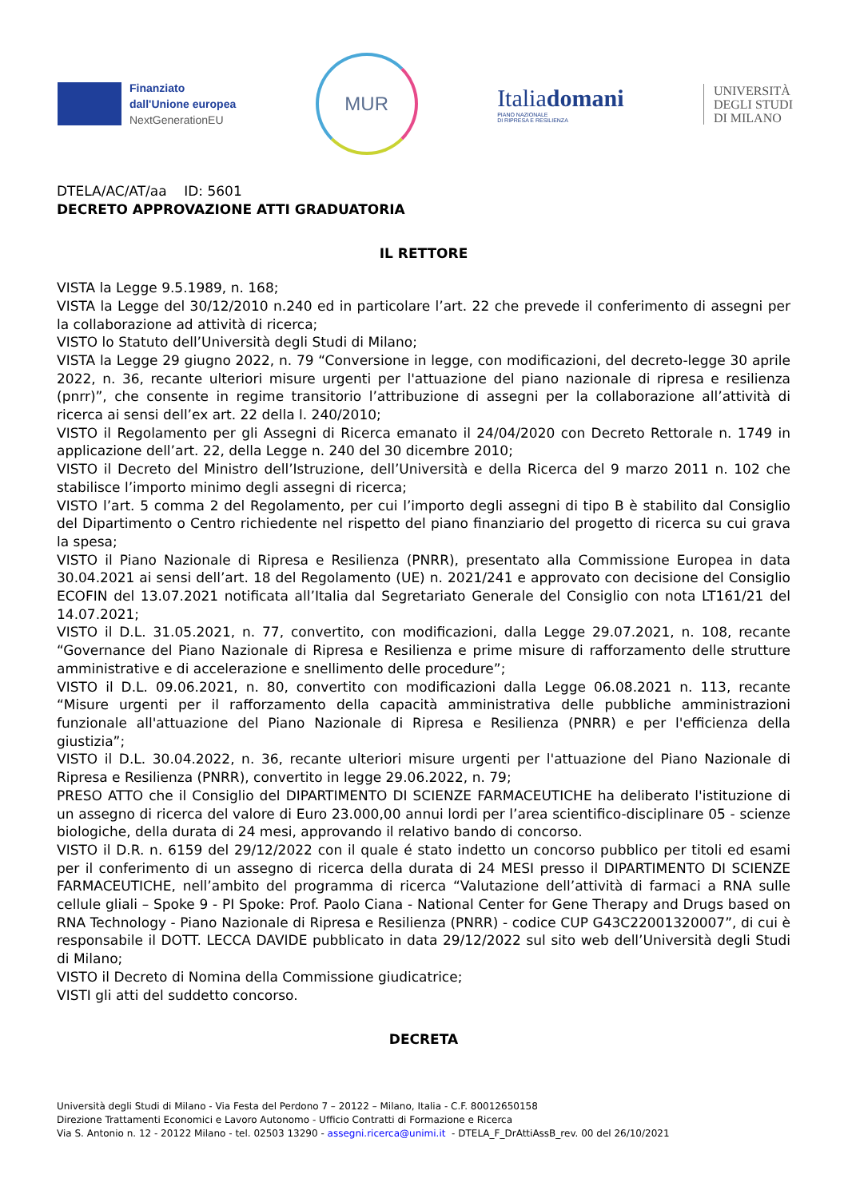Finanziato
dall'Unione europea
NextGenerationEU
MUR
Italiadomani
PIANO NAZIONALE
DI RIPRESA E RESILIENZA
UNIVERSITÀ
DEGLI STUDI
DI MILANO
DTELA/AC/AT/aa ID: 5601
DECRETO APPROVAZIONE ATTI GRADUATORIA
IL RETTORE
VISTA la Legge 9.5.1989, n. 168;
VISTA la Legge del 30/12/2010 n.240 ed in particolare l’art. 22 che prevede il conferimento di assegni per la collaborazione ad attività di ricerca;
VISTO lo Statuto dell’Università degli Studi di Milano;
VISTA la Legge 29 giugno 2022, n. 79 “Conversione in legge, con modificazioni, del decreto-legge 30 aprile 2022, n. 36, recante ulteriori misure urgenti per l'attuazione del piano nazionale di ripresa e resilienza (pnrr)”, che consente in regime transitorio l’attribuzione di assegni per la collaborazione all’attività di ricerca ai sensi dell’ex art. 22 della l. 240/2010;
VISTO il Regolamento per gli Assegni di Ricerca emanato il 24/04/2020 con Decreto Rettorale n. 1749 in applicazione dell’art. 22, della Legge n. 240 del 30 dicembre 2010;
VISTO il Decreto del Ministro dell’Istruzione, dell’Università e della Ricerca del 9 marzo 2011 n. 102 che stabilisce l’importo minimo degli assegni di ricerca;
VISTO l’art. 5 comma 2 del Regolamento, per cui l’importo degli assegni di tipo B è stabilito dal Consiglio del Dipartimento o Centro richiedente nel rispetto del piano finanziario del progetto di ricerca su cui grava la spesa;
VISTO il Piano Nazionale di Ripresa e Resilienza (PNRR), presentato alla Commissione Europea in data 30.04.2021 ai sensi dell’art. 18 del Regolamento (UE) n. 2021/241 e approvato con decisione del Consiglio ECOFIN del 13.07.2021 notificata all’Italia dal Segretariato Generale del Consiglio con nota LT161/21 del 14.07.2021;
VISTO il D.L. 31.05.2021, n. 77, convertito, con modificazioni, dalla Legge 29.07.2021, n. 108, recante “Governance del Piano Nazionale di Ripresa e Resilienza e prime misure di rafforzamento delle strutture amministrative e di accelerazione e snellimento delle procedure”;
VISTO il D.L. 09.06.2021, n. 80, convertito con modificazioni dalla Legge 06.08.2021 n. 113, recante “Misure urgenti per il rafforzamento della capacità amministrativa delle pubbliche amministrazioni funzionale all'attuazione del Piano Nazionale di Ripresa e Resilienza (PNRR) e per l'efficienza della giustizia”;
VISTO il D.L. 30.04.2022, n. 36, recante ulteriori misure urgenti per l'attuazione del Piano Nazionale di Ripresa e Resilienza (PNRR), convertito in legge 29.06.2022, n. 79;
PRESO ATTO che il Consiglio del DIPARTIMENTO DI SCIENZE FARMACEUTICHE ha deliberato l'istituzione di un assegno di ricerca del valore di Euro 23.000,00 annui lordi per l’area scientifico-disciplinare 05 - scienze biologiche, della durata di 24 mesi, approvando il relativo bando di concorso.
VISTO il D.R. n. 6159 del 29/12/2022 con il quale é stato indetto un concorso pubblico per titoli ed esami per il conferimento di un assegno di ricerca della durata di 24 MESI presso il DIPARTIMENTO DI SCIENZE FARMACEUTICHE, nell’ambito del programma di ricerca “Valutazione dell’attività di farmaci a RNA sulle cellule gliali – Spoke 9 - PI Spoke: Prof. Paolo Ciana - National Center for Gene Therapy and Drugs based on RNA Technology - Piano Nazionale di Ripresa e Resilienza (PNRR) - codice CUP G43C22001320007”, di cui è responsabile il DOTT. LECCA DAVIDE pubblicato in data 29/12/2022 sul sito web dell’Università degli Studi di Milano;
VISTO il Decreto di Nomina della Commissione giudicatrice;
VISTI gli atti del suddetto concorso.
DECRETA
Università degli Studi di Milano - Via Festa del Perdono 7 – 20122 – Milano, Italia - C.F. 80012650158
Direzione Trattamenti Economici e Lavoro Autonomo - Ufficio Contratti di Formazione e Ricerca
Via S. Antonio n. 12 - 20122 Milano - tel. 02503 13290 - assegni.ricerca@unimi.it - DTELA_F_DrAttiAssB_rev. 00 del 26/10/2021